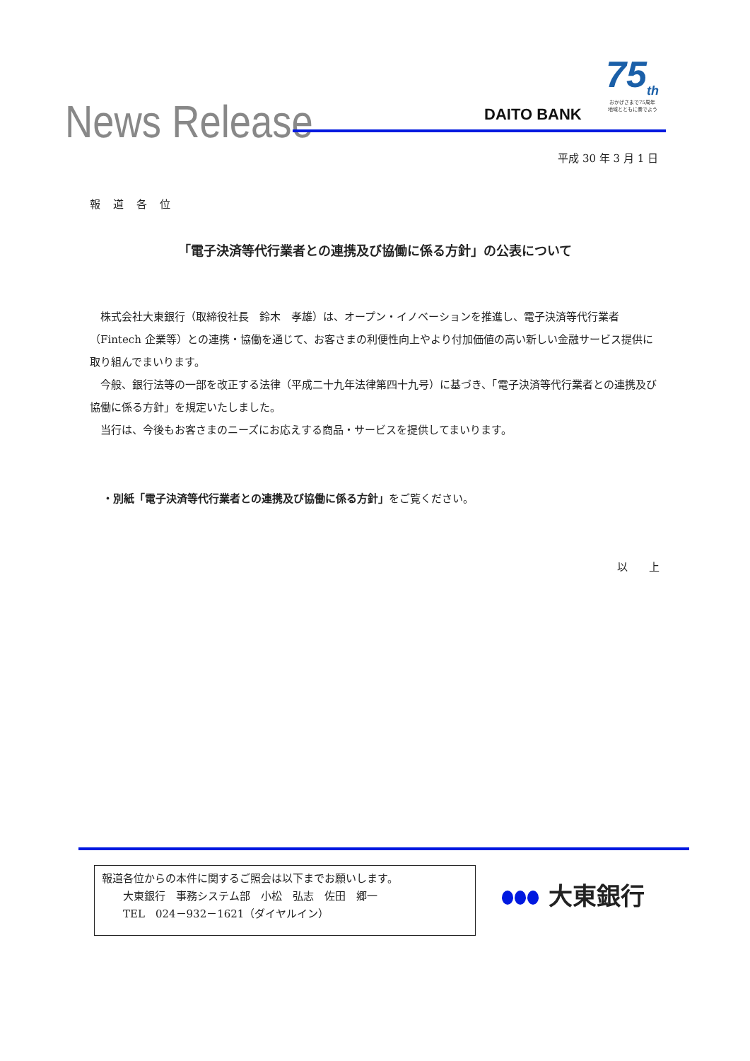News Release DAITO BANK
75<sub>th</sub>
おかげさまで75周年
地域とともに奏でよう
平成 30 年 3 月 1 日
報道各位
「電子決済等代行業者との連携及び協働に係る方針」の公表について
　株式会社大東銀行（取締役社長　鈴木　孝雄）は、オープン・イノベーションを推進し、電子決済等代行業者（Fintech 企業等）との連携・協働を通じて、お客さまの利便性向上やより付加価値の高い新しい金融サービス提供に取り組んでまいります。
　今般、銀行法等の一部を改正する法律（平成二十九年法律第四十九号）に基づき、「電子決済等代行業者との連携及び協働に係る方針」を規定いたしました。
　当行は、今後もお客さまのニーズにお応えする商品・サービスを提供してまいります。
・別紙「電子決済等代行業者との連携及び協働に係る方針」をご覧ください。
以　　上
報道各位からの本件に関するご照会は以下までお願いします。
　　大東銀行　事務システム部　小松　弘志　佐田　郷一
　　TEL　024－932－1621（ダイヤルイン）
大東銀行